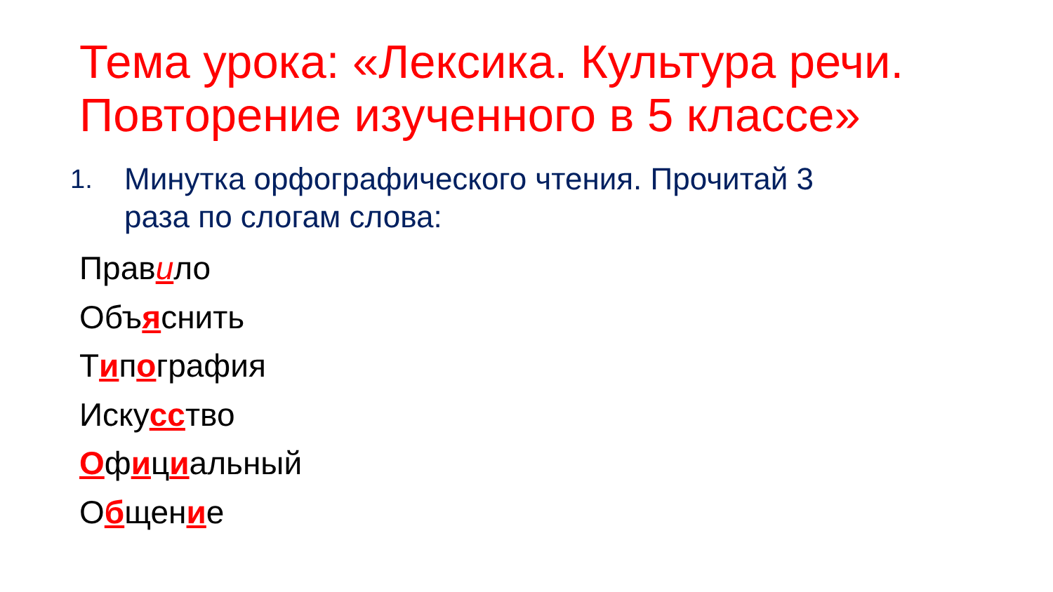Тема урока: «Лексика. Культура речи. Повторение изученного в 5 классе»
1. Минутка орфографического чтения. Прочитай 3
раза по слогам слова:
Правило
Объяснить
Типография
Искусство
Официальный
Общение